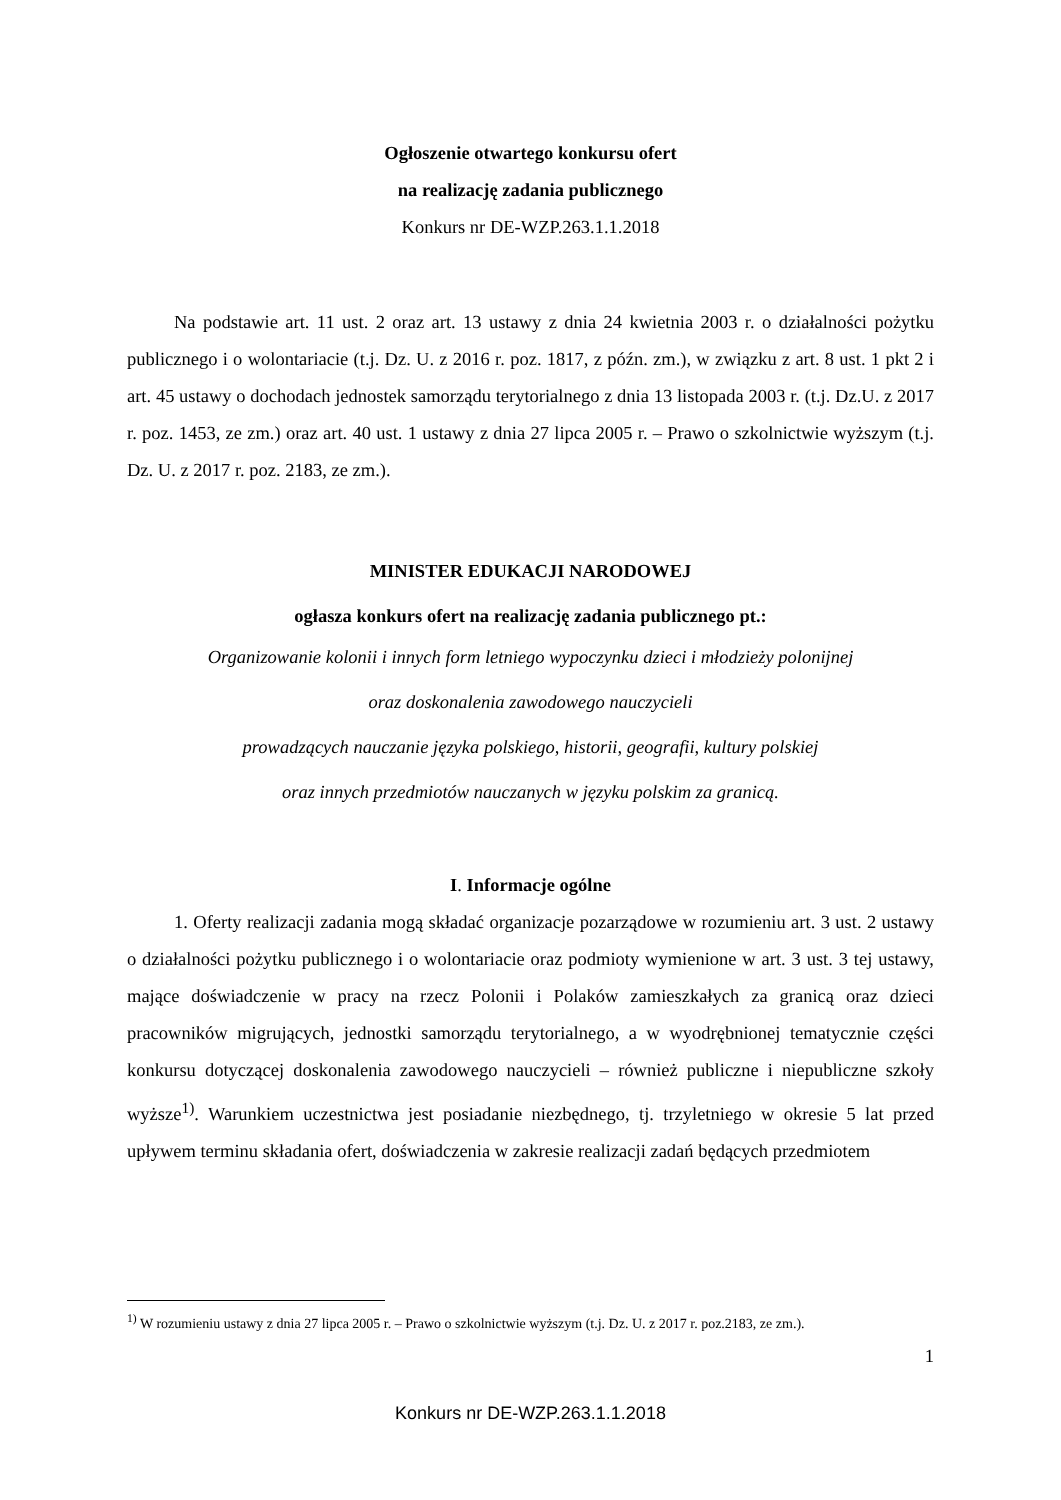Ogłoszenie otwartego konkursu ofert
na realizację zadania publicznego
Konkurs nr DE-WZP.263.1.1.2018
Na podstawie art. 11 ust. 2 oraz art. 13 ustawy z dnia 24 kwietnia 2003 r. o działalności pożytku publicznego i o wolontariacie (t.j. Dz. U. z 2016 r. poz. 1817, z późn. zm.), w związku z art. 8 ust. 1 pkt 2 i art. 45 ustawy o dochodach jednostek samorządu terytorialnego z dnia 13 listopada 2003 r. (t.j. Dz.U. z 2017 r. poz. 1453, ze zm.) oraz art. 40 ust. 1 ustawy z dnia 27 lipca 2005 r. – Prawo o szkolnictwie wyższym (t.j. Dz. U. z 2017 r. poz. 2183, ze zm.).
MINISTER EDUKACJI NARODOWEJ
ogłasza konkurs ofert na realizację zadania publicznego pt.:
Organizowanie kolonii i innych form letniego wypoczynku dzieci i młodzieży polonijnej
oraz doskonalenia zawodowego nauczycieli
prowadzących nauczanie języka polskiego, historii, geografii, kultury polskiej
oraz innych przedmiotów nauczanych w języku polskim za granicą.
I. Informacje ogólne
1. Oferty realizacji zadania mogą składać organizacje pozarządowe w rozumieniu art. 3 ust. 2 ustawy o działalności pożytku publicznego i o wolontariacie oraz podmioty wymienione w art. 3 ust. 3 tej ustawy, mające doświadczenie w pracy na rzecz Polonii i Polaków zamieszkałych za granicą oraz dzieci pracowników migrujących, jednostki samorządu terytorialnego, a w wyodrębnionej tematycznie części konkursu dotyczącej doskonalenia zawodowego nauczycieli – również publiczne i niepubliczne szkoły wyższe<sup>1)</sup>. Warunkiem uczestnictwa jest posiadanie niezbędnego, tj. trzyletniego w okresie 5 lat przed upływem terminu składania ofert, doświadczenia w zakresie realizacji zadań będących przedmiotem
<sup>1)</sup> W rozumieniu ustawy z dnia 27 lipca 2005 r. – Prawo o szkolnictwie wyższym (t.j. Dz. U. z 2017 r. poz.2183, ze zm.).
1
Konkurs nr DE-WZP.263.1.1.2018